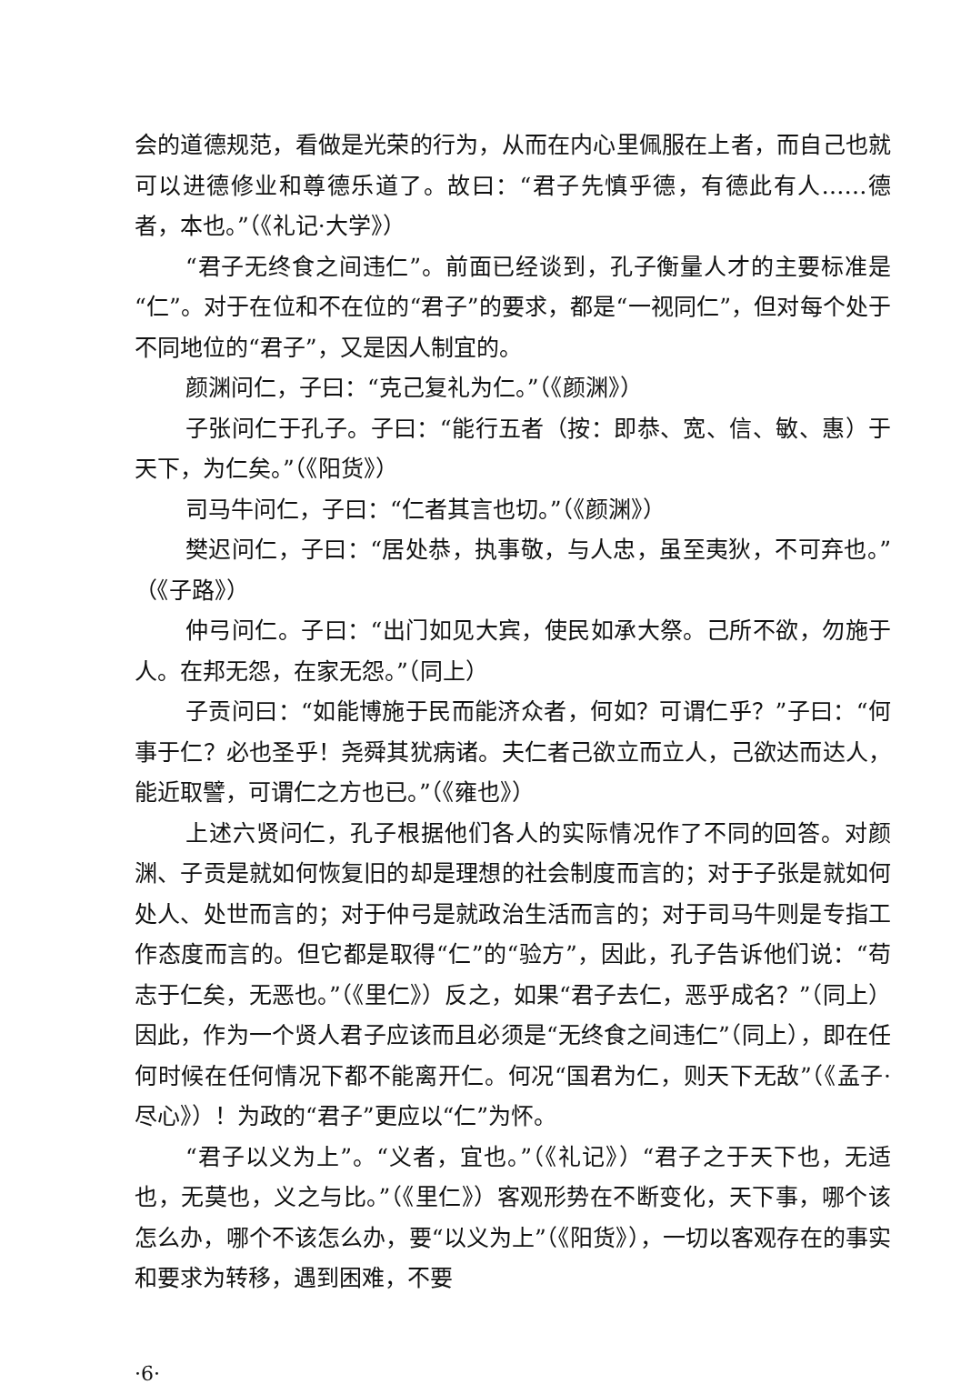会的道德规范，看做是光荣的行为，从而在内心里佩服在上者，而自己也就可以进德修业和尊德乐道了。故曰：“君子先慎乎德，有德此有人……德者，本也。”（《礼记·大学》）
“君子无终食之间违仁”。前面已经谈到，孔子衡量人才的主要标准是“仁”。对于在位和不在位的“君子”的要求，都是“一视同仁”，但对每个处于不同地位的“君子”，又是因人制宜的。
颜渊问仁，子曰：“克己复礼为仁。”（《颜渊》）
子张问仁于孔子。子曰：“能行五者（按：即恭、宽、信、敏、惠）于天下，为仁矣。”（《阳货》）
司马牛问仁，子曰：“仁者其言也切。”（《颜渊》）
樊迟问仁，子曰：“居处恭，执事敬，与人忠，虽至夷狄，不可弃也。”（《子路》）
仲弓问仁。子曰：“出门如见大宾，使民如承大祭。己所不欲，勿施于人。在邦无怨，在家无怨。”（同上）
子贡问曰：“如能博施于民而能济众者，何如？可谓仁乎？”子曰：“何事于仁？必也圣乎！尧舜其犹病诸。夫仁者己欲立而立人，己欲达而达人，能近取譬，可谓仁之方也已。”（《雍也》）
上述六贤问仁，孔子根据他们各人的实际情况作了不同的回答。对颜渊、子贡是就如何恢复旧的却是理想的社会制度而言的；对于子张是就如何处人、处世而言的；对于仲弓是就政治生活而言的；对于司马牛则是专指工作态度而言的。但它都是取得“仁”的“验方”，因此，孔子告诉他们说：“苟志于仁矣，无恶也。”（《里仁》）反之，如果“君子去仁，恶乎成名？”（同上）因此，作为一个贤人君子应该而且必须是“无终食之间违仁”（同上），即在任何时候在任何情况下都不能离开仁。何况“国君为仁，则天下无敌”（《孟子·尽心》）！为政的“君子”更应以“仁”为怀。
“君子以义为上”。“义者，宜也。”（《礼记》）“君子之于天下也，无适也，无莫也，义之与比。”（《里仁》）客观形势在不断变化，天下事，哪个该怎么办，哪个不该怎么办，要“以义为上”（《阳货》），一切以客观存在的事实和要求为转移，遇到困难，不要
·6·